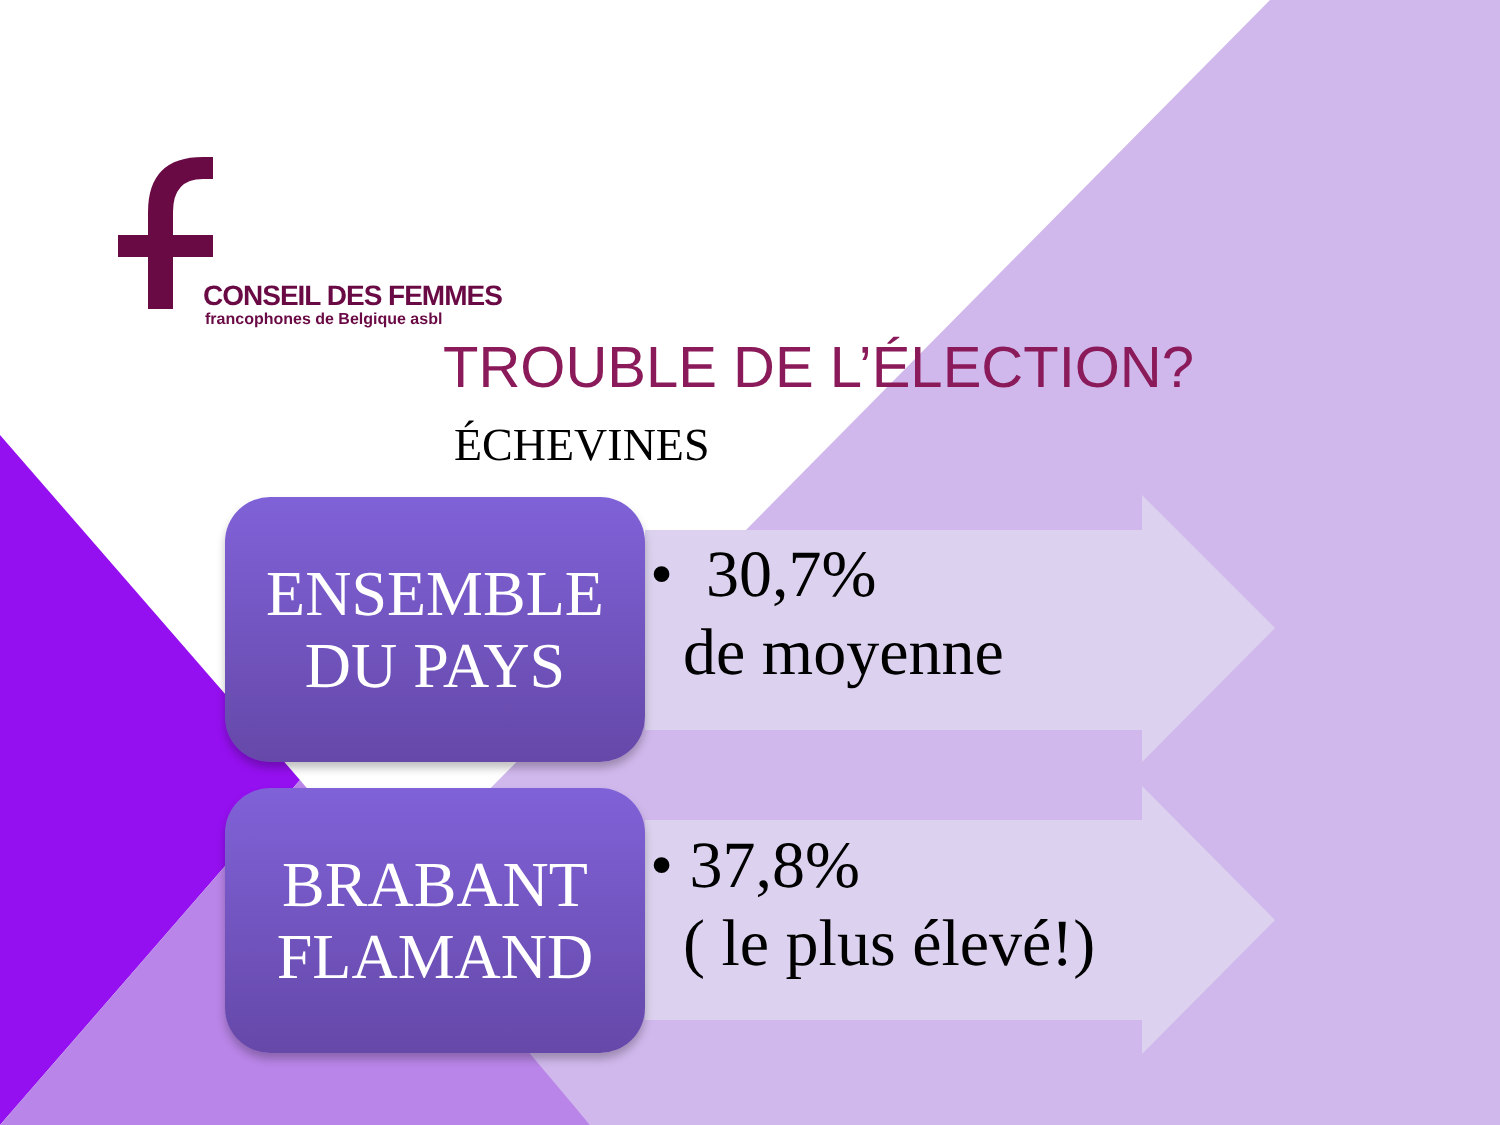CONSEIL DES FEMMES
francophones de Belgique asbl
TROUBLE DE L’ÉLECTION?
ÉCHEVINES
ENSEMBLE
DU PAYS
• 30,7%
de moyenne
BRABANT
FLAMAND
• 37,8%
( le plus élevé!)